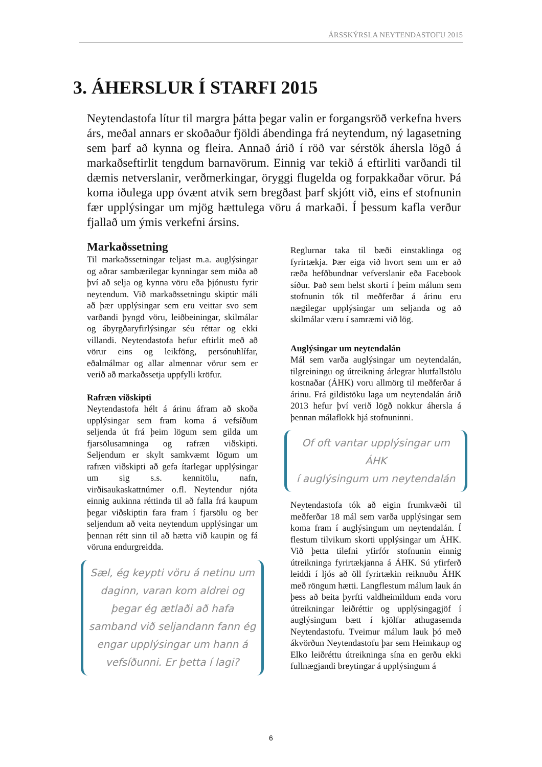ÁRSSKÝRSLA NEYTENDASTOFU 2015
3. ÁHERSLUR Í STARFI 2015
Neytendastofa lítur til margra þátta þegar valin er forgangsröð verkefna hvers árs, meðal annars er skoðaður fjöldi ábendinga frá neytendum, ný lagasetning sem þarf að kynna og fleira. Annað árið í röð var sérstök áhersla lögð á markaðseftirlit tengdum barnavörum. Einnig var tekið á eftirliti varðandi til dæmis netverslanir, verðmerkingar, öryggi flugelda og forpakkaðar vörur. Þá koma iðulega upp óvænt atvik sem bregðast þarf skjótt við, eins ef stofnunin fær upplýsingar um mjög hættulega vöru á markaði. Í þessum kafla verður fjallað um ýmis verkefni ársins.
Markaðssetning
Til markaðssetningar teljast m.a. auglýsingar og aðrar sambærilegar kynningar sem miða að því að selja og kynna vöru eða þjónustu fyrir neytendum. Við markaðssetningu skiptir máli að þær upplýsingar sem eru veittar svo sem varðandi þyngd vöru, leiðbeiningar, skilmálar og ábyrgðaryfirlýsingar séu réttar og ekki villandi. Neytendastofa hefur eftirlit með að vörur eins og leikföng, persónuhlífar, eðalmálmar og allar almennar vörur sem er verið að markaðssetja uppfylli kröfur.
Rafræn viðskipti
Neytendastofa hélt á árinu áfram að skoða upplýsingar sem fram koma á vefsíðum seljenda út frá þeim lögum sem gilda um fjarsölusamninga og rafræn viðskipti. Seljendum er skylt samkvæmt lögum um rafræn viðskipti að gefa ítarlegar upplýsingar um sig s.s. kennitölu, nafn, virðisaukaskattnúmer o.fl. Neytendur njóta einnig aukinna réttinda til að falla frá kaupum þegar viðskiptin fara fram í fjarsölu og ber seljendum að veita neytendum upplýsingar um þennan rétt sinn til að hætta við kaupin og fá vöruna endurgreidda.
Sæl, ég keypti vöru á netinu um daginn, varan kom aldrei og þegar ég ætlaði að hafa samband við seljandann fann ég engar upplýsingar um hann á vefsíðunni. Er þetta í lagi?
Reglurnar taka til bæði einstaklinga og fyrirtækja. Þær eiga við hvort sem um er að ræða hefðbundnar vefverslanir eða Facebook síður. Það sem helst skorti í þeim málum sem stofnunin tók til meðferðar á árinu eru nægilegar upplýsingar um seljanda og að skilmálar væru í samræmi við lög.
Auglýsingar um neytendalán
Mál sem varða auglýsingar um neytendalán, tilgreiningu og útreikning árlegrar hlutfallstölu kostnaðar (ÁHK) voru allmörg til meðferðar á árinu. Frá gildistöku laga um neytendalán árið 2013 hefur því verið lögð nokkur áhersla á þennan málaflokk hjá stofnuninni.
Of oft vantar upplýsingar um
ÁHK
í auglýsingum um neytendalán
Neytendastofa tók að eigin frumkvæði til meðferðar 18 mál sem varða upplýsingar sem koma fram í auglýsingum um neytendalán. Í flestum tilvikum skorti upplýsingar um ÁHK. Við þetta tilefni yfirfór stofnunin einnig útreikninga fyrirtækjanna á ÁHK. Sú yfirferð leiddi í ljós að öll fyrirtækin reiknuðu ÁHK með röngum hætti. Langflestum málum lauk án þess að beita þyrfti valdheimildum enda voru útreikningar leiðréttir og upplýsingagjöf í auglýsingum bætt í kjölfar athugasemda Neytendastofu. Tveimur málum lauk þó með ákvörðun Neytendastofu þar sem Heimkaup og Elko leiðréttu útreikninga sína en gerðu ekki fullnægjandi breytingar á upplýsingum á
6